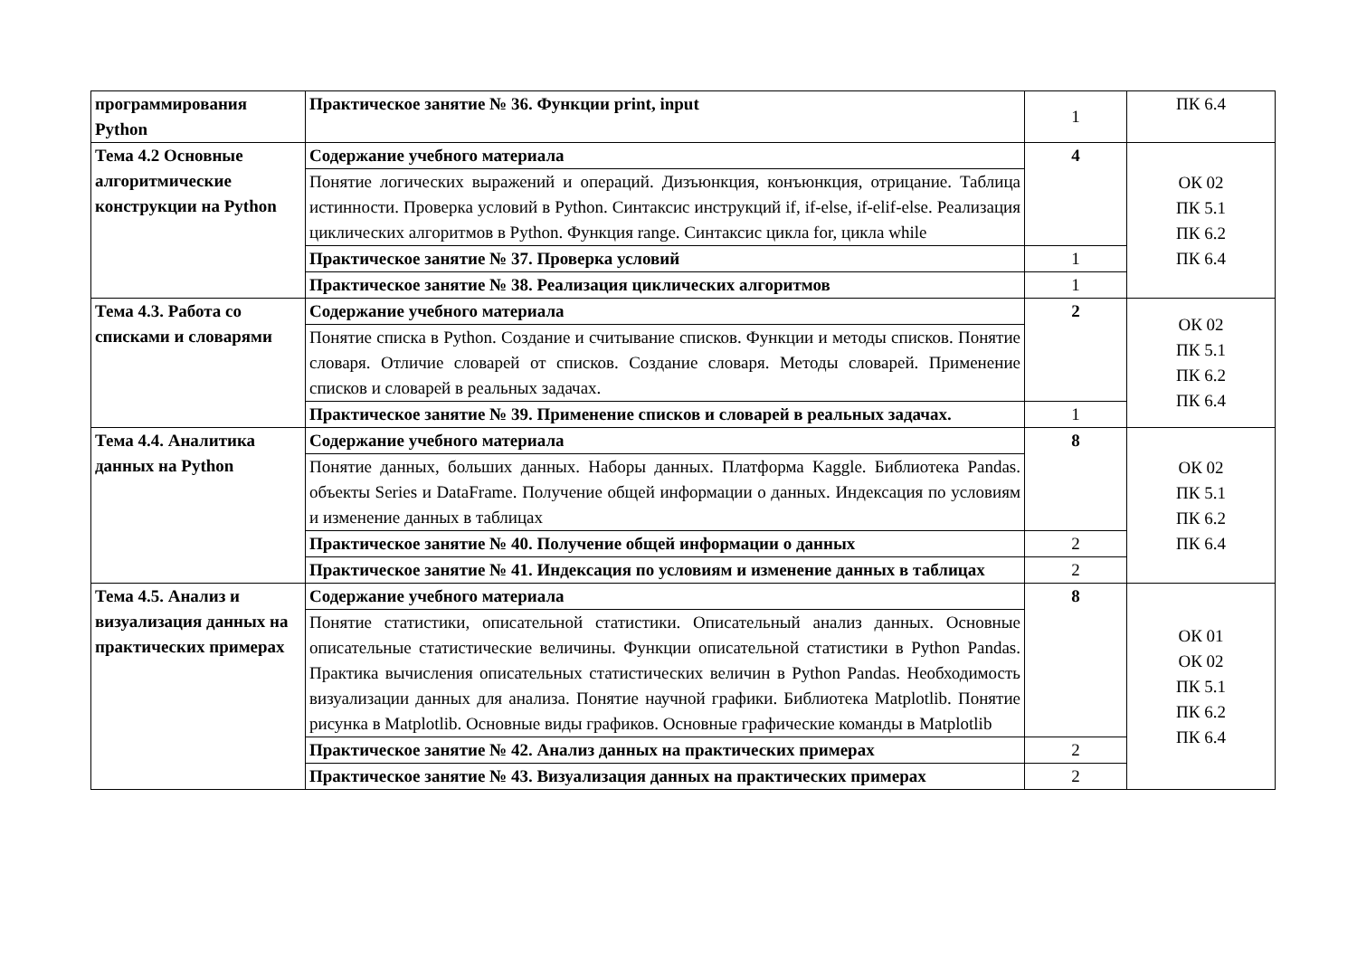| программирования Python | Практическое занятие № 36. Функции print, input | 1 | ПК 6.4 |
| Тема 4.2 Основные алгоритмические конструкции на Python | Содержание учебного материала | 4 | ОК 02 ПК 5.1 ПК 6.2 ПК 6.4 |
| | Понятие логических выражений и операций. Дизъюнкция, конъюнкция, отрицание. Таблица истинности. Проверка условий в Python. Синтаксис инструкций if, if-else, if-elif-else. Реализация циклических алгоритмов в Python. Функция range. Синтаксис цикла for, цикла while | | |
| | Практическое занятие № 37. Проверка условий | 1 | |
| | Практическое занятие № 38. Реализация циклических алгоритмов | 1 | |
| Тема 4.3. Работа со списками и словарями | Содержание учебного материала | 2 | ОК 02 ПК 5.1 ПК 6.2 ПК 6.4 |
| | Понятие списка в Python. Создание и считывание списков. Функции и методы списков. Понятие словаря. Отличие словарей от списков. Создание словаря. Методы словарей. Применение списков и словарей в реальных задачах. | | |
| | Практическое занятие № 39. Применение списков и словарей в реальных задачах. | 1 | |
| Тема 4.4. Аналитика данных на Python | Содержание учебного материала | 8 | ОК 02 ПК 5.1 ПК 6.2 ПК 6.4 |
| | Понятие данных, больших данных. Наборы данных. Платформа Kaggle. Библиотека Pandas. объекты Series и DataFrame. Получение общей информации о данных. Индексация по условиям и изменение данных в таблицах | | |
| | Практическое занятие № 40. Получение общей информации о данных | 2 | |
| | Практическое занятие № 41. Индексация по условиям и изменение данных в таблицах | 2 | |
| Тема 4.5. Анализ и визуализация данных на практических примерах | Содержание учебного материала | 8 | ОК 01 ОК 02 ПК 5.1 ПК 6.2 ПК 6.4 |
| | Понятие статистики, описательной статистики. Описательный анализ данных. Основные описательные статистические величины. Функции описательной статистики в Python Pandas. Практика вычисления описательных статистических величин в Python Pandas. Необходимость визуализации данных для анализа. Понятие научной графики. Библиотека Matplotlib. Понятие рисунка в Matplotlib. Основные виды графиков. Основные графические команды в Matplotlib | | |
| | Практическое занятие № 42. Анализ данных на практических примерах | 2 | |
| | Практическое занятие № 43. Визуализация данных на практических примерах | 2 | |